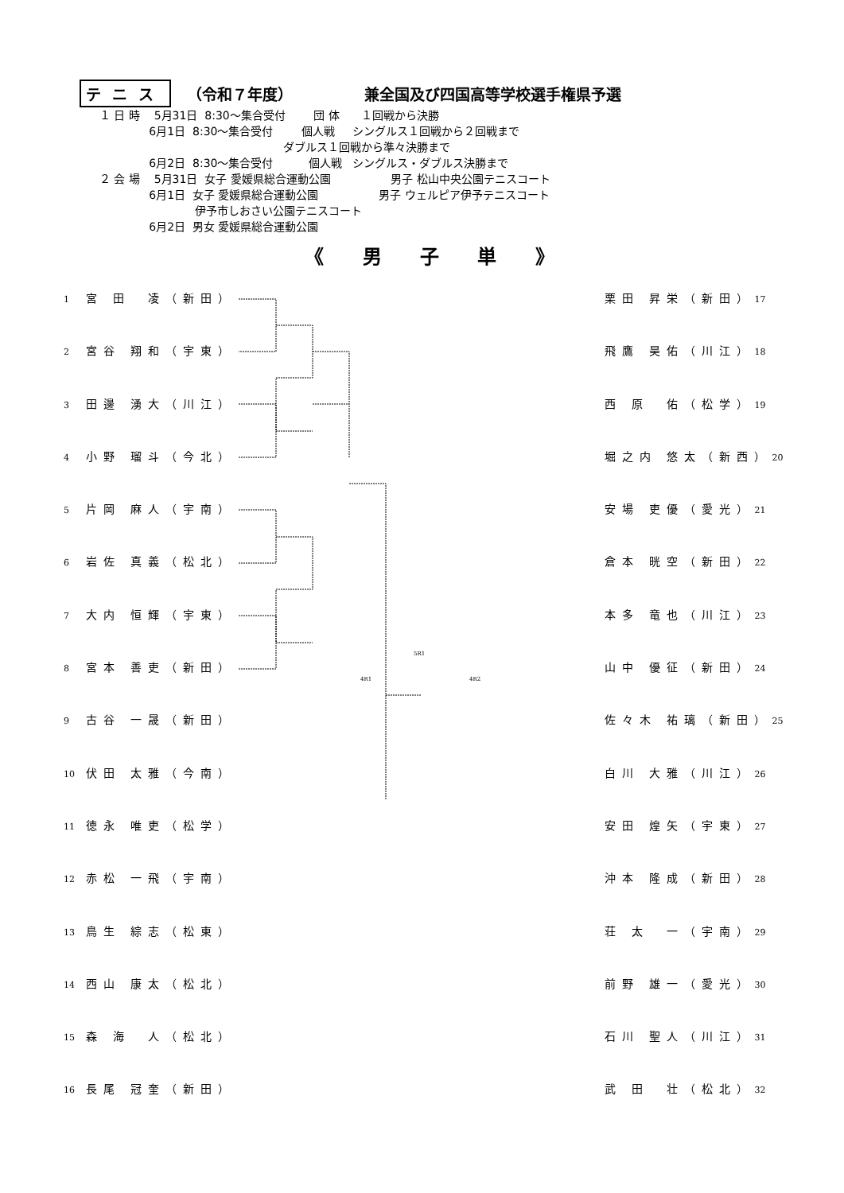テニス （令和７年度） 兼全国及び四国高等学校選手権県予選
１ 日 時 5月31日 8:30～集合受付 団 体 １回戦から決勝 6月1日 8:30～集合受付 個人戦 シングルス１回戦から２回戦まで ダブルス１回戦から準々決勝まで 6月2日 8:30～集合受付 個人戦 シングルス・ダブルス決勝まで ２ 会 場 5月31日 女子 愛媛県総合運動公園 男子 松山中央公園テニスコート 6月1日 女子 愛媛県総合運動公園 男子 ウェルピア伊予テニスコート 伊予市しおさい公園テニスコート 6月2日 男女 愛媛県総合運動公園
《 男 子 単 》
1 宮 田　凌（新田）
2 宮谷 翔和（宇東）
3 田邊 湧大（川江）
4 小野 瑠斗（今北）
5 片岡 麻人（宇南）
6 岩佐 真義（松北）
7 大内 恒輝（宇東）
8 宮本 善吏（新田）
9 古谷 一晟（新田）
10 伏田 太雅（今南）
11 徳永 唯吏（松学）
12 赤松 一飛（宇南）
13 鳥生 綜志（松東）
14 西山 康太（松北）
15 森 海　人（松北）
16 長尾 冠奎（新田）
栗田 昇栄（新田） 17
飛鷹 昊佑（川江） 18
西 原　佑（松学） 19
堀之内 悠太（新西） 20
安場 吏優（愛光） 21
倉本 晄空（新田） 22
本多 竜也（川江） 23
山中 優征（新田） 24
佐々木 祐璃（新田） 25
白川 大雅（川江） 26
安田 煌矢（宇東） 27
沖本 隆成（新田） 28
荘 太　一（宇南） 29
前野 雄一（愛光） 30
石川 聖人（川江） 31
武 田　壮（松北） 32
5R1
4R1 4R2